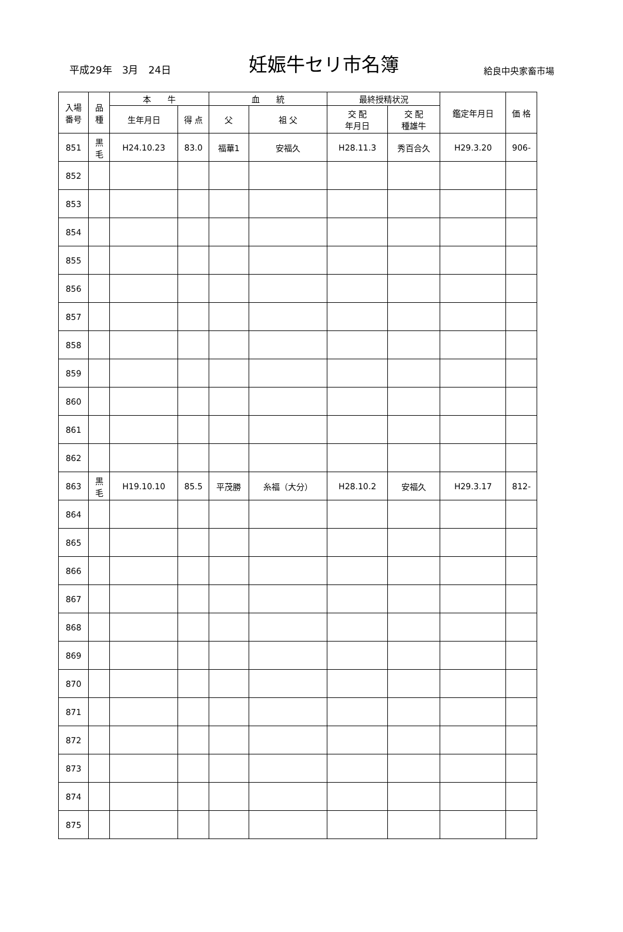平成29年　3月　24日
妊娠牛セリ市名簿
給良中央家畜市場
| 入場 番号 | 品 種 | 本 牛 | | 血 統 | | 最終授精状況 | | 鑑定年月日 | 価 格 |
| --- | --- | --- | --- | --- | --- | --- | --- | --- | --- |
| | | 生年月日 | 得 点 | 父 | 祖 父 | 交 配 年月日 | 交 配 種雄牛 | | |
| 851 | 黒 毛 | H24.10.23 | 83.0 | 福華1 | 安福久 | H28.11.3 | 秀百合久 | H29.3.20 | 906- |
| 852 | | | | | | | | | |
| 853 | | | | | | | | | |
| 854 | | | | | | | | | |
| 855 | | | | | | | | | |
| 856 | | | | | | | | | |
| 857 | | | | | | | | | |
| 858 | | | | | | | | | |
| 859 | | | | | | | | | |
| 860 | | | | | | | | | |
| 861 | | | | | | | | | |
| 862 | | | | | | | | | |
| 863 | 黒 毛 | H19.10.10 | 85.5 | 平茂勝 | 糸福（大分） | H28.10.2 | 安福久 | H29.3.17 | 812- |
| 864 | | | | | | | | | |
| 865 | | | | | | | | | |
| 866 | | | | | | | | | |
| 867 | | | | | | | | | |
| 868 | | | | | | | | | |
| 869 | | | | | | | | | |
| 870 | | | | | | | | | |
| 871 | | | | | | | | | |
| 872 | | | | | | | | | |
| 873 | | | | | | | | | |
| 874 | | | | | | | | | |
| 875 | | | | | | | | | |